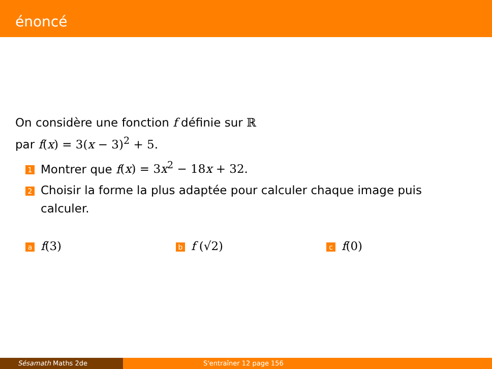énoncé
On considère une fonction f définie sur ℝ
par f(x) = 3(x − 3)<sup>2</sup> + 5.
1 Montrer que f(x) = 3x<sup>2</sup> − 18x + 32.
2 Choisir la forme la plus adaptée pour calculer chaque image puis calculer.
af(3)
bf (√2)
cf(0)
Sésamath Maths 2de S'entraîner 12 page 156